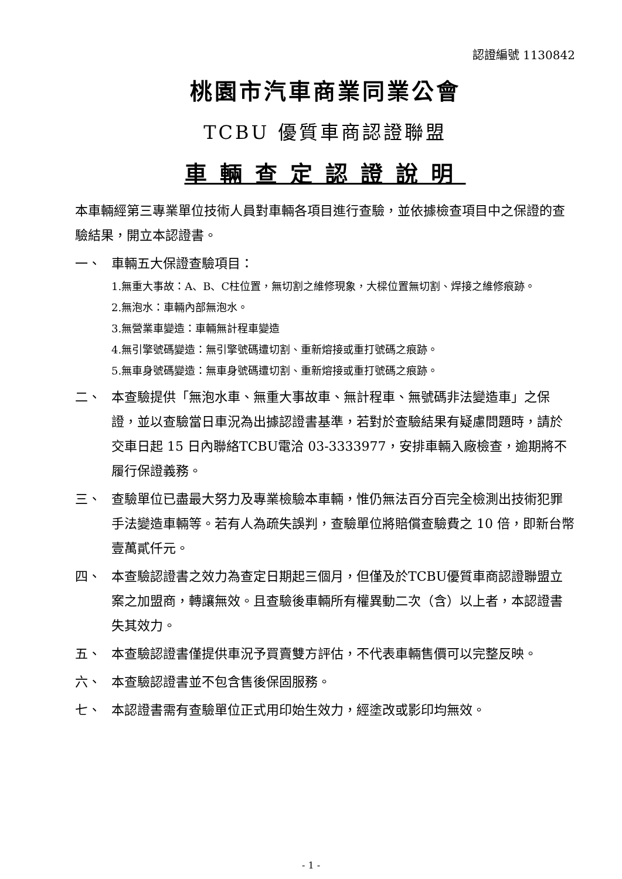認證編號 1130842
桃園市汽車商業同業公會
TCBU 優質車商認證聯盟
車輛查定認證說明
本車輛經第三專業單位技術人員對車輛各項目進行查驗，並依據檢查項目中之保證的查驗結果，開立本認證書。
一、 車輛五大保證查驗項目：
1.無重大事故：A、B、C柱位置，無切割之維修現象，大樑位置無切割、焊接之維修痕跡。
2.無泡水：車輛內部無泡水。
3.無營業車變造：車輛無計程車變造
4.無引擎號碼變造：無引擎號碼遭切割、重新熔接或重打號碼之痕跡。
5.無車身號碼變造：無車身號碼遭切割、重新熔接或重打號碼之痕跡。
二、 本查驗提供「無泡水車、無重大事故車、無計程車、無號碼非法變造車」之保證，並以查驗當日車況為出據認證書基準，若對於查驗結果有疑慮問題時，請於交車日起 15 日內聯絡TCBU電洽 03-3333977，安排車輛入廠檢查，逾期將不履行保證義務。
三、 查驗單位已盡最大努力及專業檢驗本車輛，惟仍無法百分百完全檢測出技術犯罪手法變造車輛等。若有人為疏失誤判，查驗單位將賠償查驗費之 10 倍，即新台幣壹萬貳仟元。
四、 本查驗認證書之效力為查定日期起三個月，但僅及於TCBU優質車商認證聯盟立案之加盟商，轉讓無效。且查驗後車輛所有權異動二次（含）以上者，本認證書失其效力。
五、 本查驗認證書僅提供車況予買賣雙方評估，不代表車輛售價可以完整反映。
六、 本查驗認證書並不包含售後保固服務。
七、 本認證書需有查驗單位正式用印始生效力，經塗改或影印均無效。
- 1 -